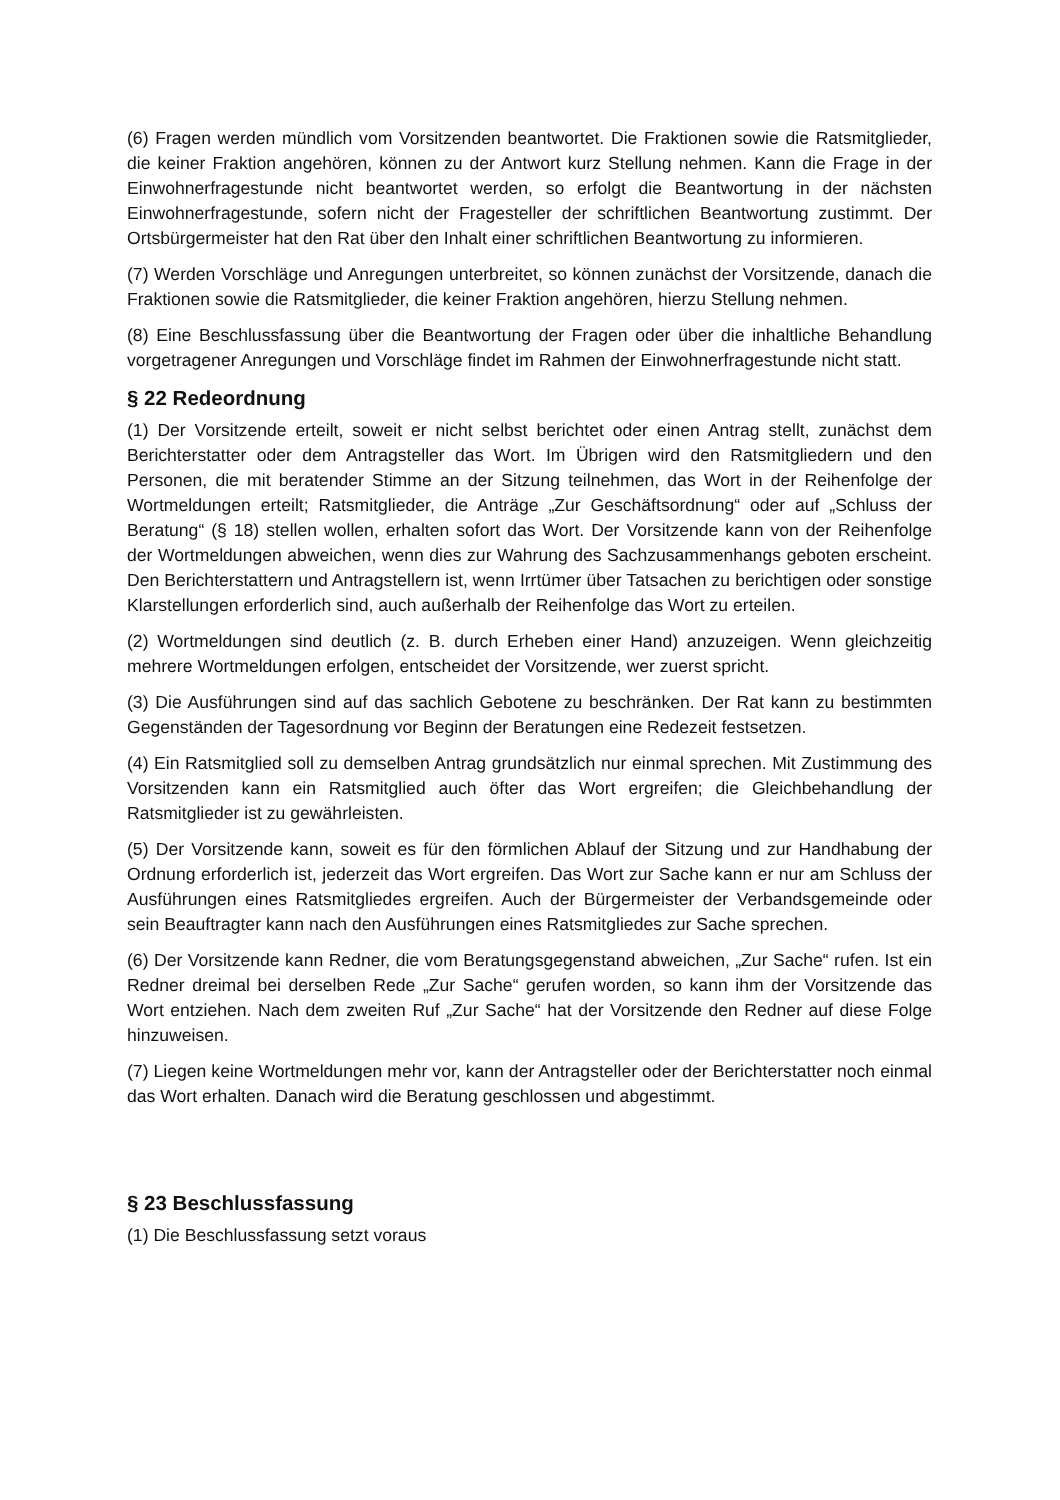(6) Fragen werden mündlich vom Vorsitzenden beantwortet. Die Fraktionen sowie die Ratsmitglieder, die keiner Fraktion angehören, können zu der Antwort kurz Stellung nehmen. Kann die Frage in der Einwohnerfragestunde nicht beantwortet werden, so erfolgt die Beantwortung in der nächsten Einwohnerfragestunde, sofern nicht der Fragesteller der schriftlichen Beantwortung zustimmt. Der Ortsbürgermeister hat den Rat über den Inhalt einer schriftlichen Beantwortung zu informieren.
(7) Werden Vorschläge und Anregungen unterbreitet, so können zunächst der Vorsitzende, danach die Fraktionen sowie die Ratsmitglieder, die keiner Fraktion angehören, hierzu Stellung nehmen.
(8) Eine Beschlussfassung über die Beantwortung der Fragen oder über die inhaltliche Behandlung vorgetragener Anregungen und Vorschläge findet im Rahmen der Einwohnerfragestunde nicht statt.
§ 22 Redeordnung
(1) Der Vorsitzende erteilt, soweit er nicht selbst berichtet oder einen Antrag stellt, zunächst dem Berichterstatter oder dem Antragsteller das Wort. Im Übrigen wird den Ratsmitgliedern und den Personen, die mit beratender Stimme an der Sitzung teilnehmen, das Wort in der Reihenfolge der Wortmeldungen erteilt; Ratsmitglieder, die Anträge „Zur Geschäftsordnung“ oder auf „Schluss der Beratung“ (§ 18) stellen wollen, erhalten sofort das Wort. Der Vorsitzende kann von der Reihenfolge der Wortmeldungen abweichen, wenn dies zur Wahrung des Sachzusammenhangs geboten erscheint. Den Berichterstattern und Antragstellern ist, wenn Irrtümer über Tatsachen zu berichtigen oder sonstige Klarstellungen erforderlich sind, auch außerhalb der Reihenfolge das Wort zu erteilen.
(2) Wortmeldungen sind deutlich (z. B. durch Erheben einer Hand) anzuzeigen. Wenn gleichzeitig mehrere Wortmeldungen erfolgen, entscheidet der Vorsitzende, wer zuerst spricht.
(3) Die Ausführungen sind auf das sachlich Gebotene zu beschränken. Der Rat kann zu bestimmten Gegenständen der Tagesordnung vor Beginn der Beratungen eine Redezeit festsetzen.
(4) Ein Ratsmitglied soll zu demselben Antrag grundsätzlich nur einmal sprechen. Mit Zustimmung des Vorsitzenden kann ein Ratsmitglied auch öfter das Wort ergreifen; die Gleichbehandlung der Ratsmitglieder ist zu gewährleisten.
(5) Der Vorsitzende kann, soweit es für den förmlichen Ablauf der Sitzung und zur Handhabung der Ordnung erforderlich ist, jederzeit das Wort ergreifen. Das Wort zur Sache kann er nur am Schluss der Ausführungen eines Ratsmitgliedes ergreifen. Auch der Bürgermeister der Verbandsgemeinde oder sein Beauftragter kann nach den Ausführungen eines Ratsmitgliedes zur Sache sprechen.
(6) Der Vorsitzende kann Redner, die vom Beratungsgegenstand abweichen, „Zur Sache“ rufen. Ist ein Redner dreimal bei derselben Rede „Zur Sache“ gerufen worden, so kann ihm der Vorsitzende das Wort entziehen. Nach dem zweiten Ruf „Zur Sache“ hat der Vorsitzende den Redner auf diese Folge hinzuweisen.
(7) Liegen keine Wortmeldungen mehr vor, kann der Antragsteller oder der Berichterstatter noch einmal das Wort erhalten. Danach wird die Beratung geschlossen und abgestimmt.
§ 23 Beschlussfassung
(1) Die Beschlussfassung setzt voraus